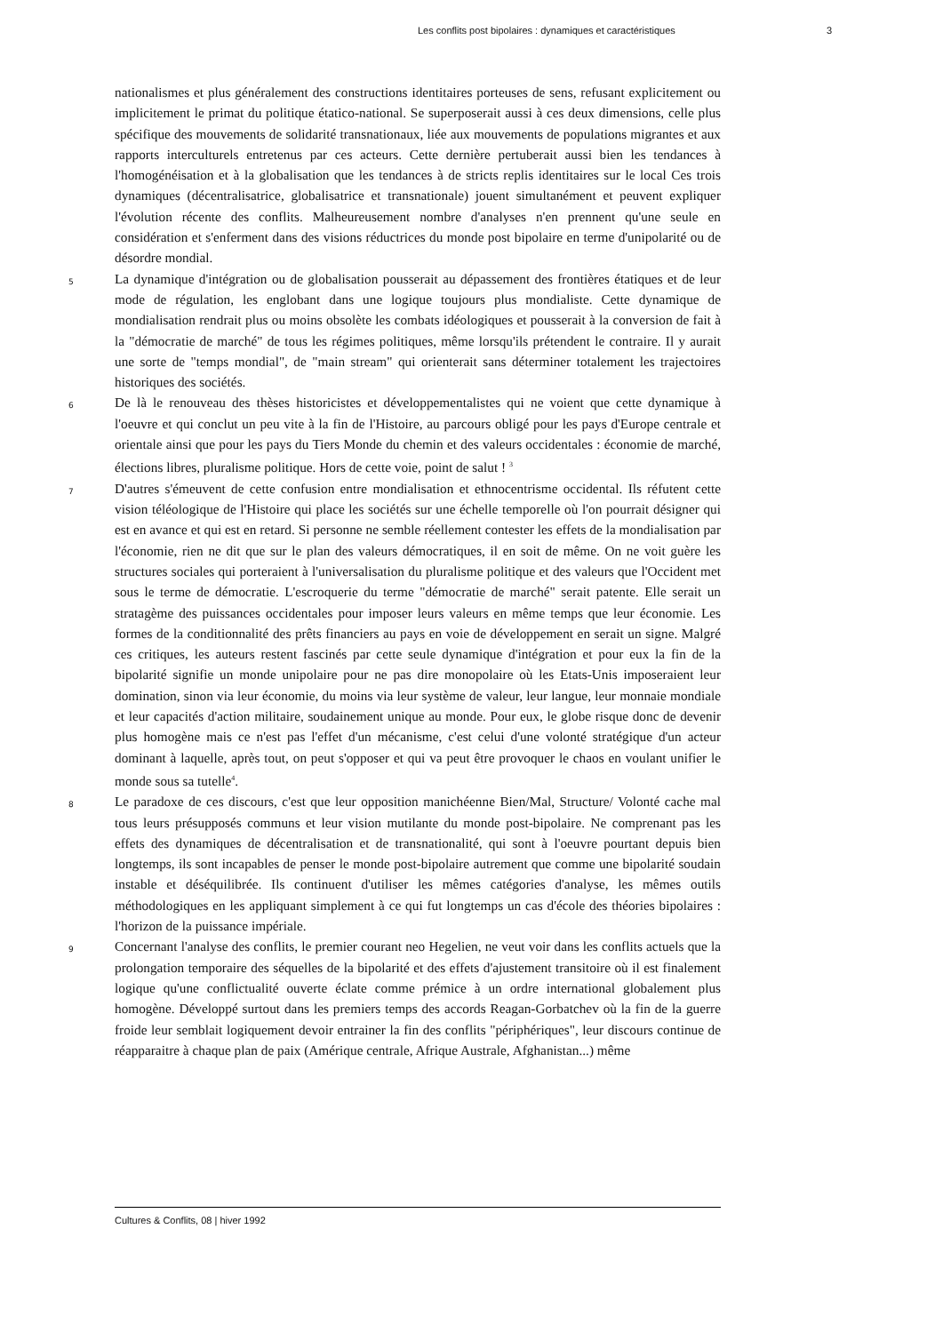Les conflits post bipolaires : dynamiques et caractéristiques 3
nationalismes et plus généralement des constructions identitaires porteuses de sens, refusant explicitement ou implicitement le primat du politique étatico-national. Se superposerait aussi à ces deux dimensions, celle plus spécifique des mouvements de solidarité transnationaux, liée aux mouvements de populations migrantes et aux rapports interculturels entretenus par ces acteurs. Cette dernière pertuberait aussi bien les tendances à l'homogénéisation et à la globalisation que les tendances à de stricts replis identitaires sur le local Ces trois dynamiques (décentralisatrice, globalisatrice et transnationale) jouent simultanément et peuvent expliquer l'évolution récente des conflits. Malheureusement nombre d'analyses n'en prennent qu'une seule en considération et s'enferment dans des visions réductrices du monde post bipolaire en terme d'unipolarité ou de désordre mondial.
5 La dynamique d'intégration ou de globalisation pousserait au dépassement des frontières étatiques et de leur mode de régulation, les englobant dans une logique toujours plus mondialiste. Cette dynamique de mondialisation rendrait plus ou moins obsolète les combats idéologiques et pousserait à la conversion de fait à la "démocratie de marché" de tous les régimes politiques, même lorsqu'ils prétendent le contraire. Il y aurait une sorte de "temps mondial", de "main stream" qui orienterait sans déterminer totalement les trajectoires historiques des sociétés.
6 De là le renouveau des thèses historicistes et développementalistes qui ne voient que cette dynamique à l'oeuvre et qui conclut un peu vite à la fin de l'Histoire, au parcours obligé pour les pays d'Europe centrale et orientale ainsi que pour les pays du Tiers Monde du chemin et des valeurs occidentales : économie de marché, élections libres, pluralisme politique. Hors de cette voie, point de salut ! <sup>3</sup>
7 D'autres s'émeuvent de cette confusion entre mondialisation et ethnocentrisme occidental. Ils réfutent cette vision téléologique de l'Histoire qui place les sociétés sur une échelle temporelle où l'on pourrait désigner qui est en avance et qui est en retard. Si personne ne semble réellement contester les effets de la mondialisation par l'économie, rien ne dit que sur le plan des valeurs démocratiques, il en soit de même. On ne voit guère les structures sociales qui porteraient à l'universalisation du pluralisme politique et des valeurs que l'Occident met sous le terme de démocratie. L'escroquerie du terme "démocratie de marché" serait patente. Elle serait un stratagème des puissances occidentales pour imposer leurs valeurs en même temps que leur économie. Les formes de la conditionnalité des prêts financiers au pays en voie de développement en serait un signe. Malgré ces critiques, les auteurs restent fascinés par cette seule dynamique d'intégration et pour eux la fin de la bipolarité signifie un monde unipolaire pour ne pas dire monopolaire où les Etats-Unis imposeraient leur domination, sinon via leur économie, du moins via leur système de valeur, leur langue, leur monnaie mondiale et leur capacités d'action militaire, soudainement unique au monde. Pour eux, le globe risque donc de devenir plus homogène mais ce n'est pas l'effet d'un mécanisme, c'est celui d'une volonté stratégique d'un acteur dominant à laquelle, après tout, on peut s'opposer et qui va peut être provoquer le chaos en voulant unifier le monde sous sa tutelle<sup>4</sup>.
8 Le paradoxe de ces discours, c'est que leur opposition manichéenne Bien/Mal, Structure/ Volonté cache mal tous leurs présupposés communs et leur vision mutilante du monde post-bipolaire. Ne comprenant pas les effets des dynamiques de décentralisation et de transnationalité, qui sont à l'oeuvre pourtant depuis bien longtemps, ils sont incapables de penser le monde post-bipolaire autrement que comme une bipolarité soudain instable et déséquilibrée. Ils continuent d'utiliser les mêmes catégories d'analyse, les mêmes outils méthodologiques en les appliquant simplement à ce qui fut longtemps un cas d'école des théories bipolaires : l'horizon de la puissance impériale.
9 Concernant l'analyse des conflits, le premier courant neo Hegelien, ne veut voir dans les conflits actuels que la prolongation temporaire des séquelles de la bipolarité et des effets d'ajustement transitoire où il est finalement logique qu'une conflictualité ouverte éclate comme prémice à un ordre international globalement plus homogène. Développé surtout dans les premiers temps des accords Reagan-Gorbatchev où la fin de la guerre froide leur semblait logiquement devoir entrainer la fin des conflits "périphériques", leur discours continue de réapparaitre à chaque plan de paix (Amérique centrale, Afrique Australe, Afghanistan...) même
Cultures & Conflits, 08 | hiver 1992